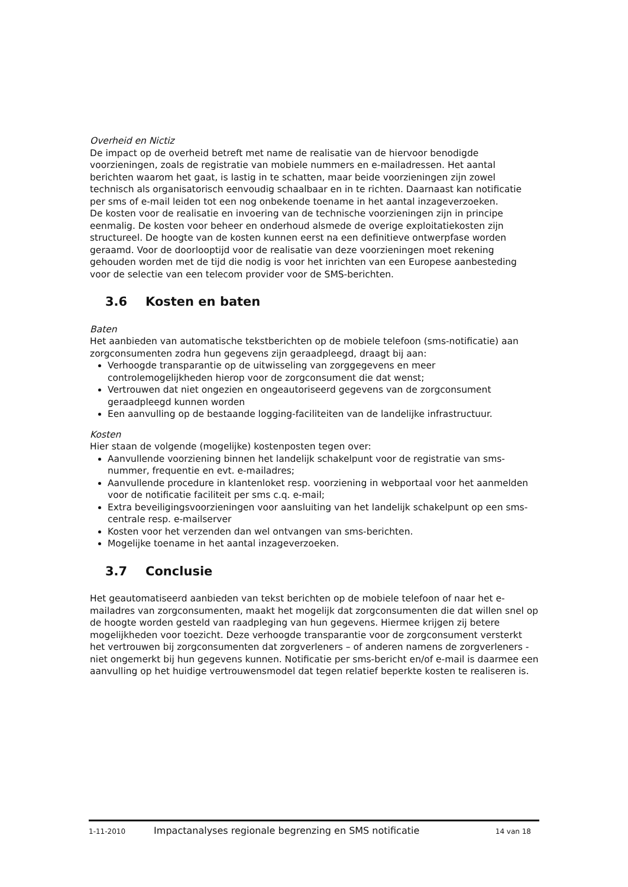Overheid en Nictiz
De impact op de overheid betreft met name de realisatie van de hiervoor benodigde voorzieningen, zoals de registratie van mobiele nummers en e-mailadressen. Het aantal berichten waarom het gaat, is lastig in te schatten, maar beide voorzieningen zijn zowel technisch als organisatorisch eenvoudig schaalbaar en in te richten. Daarnaast kan notificatie per sms of e-mail leiden tot een nog onbekende toename in het aantal inzageverzoeken.
De kosten voor de realisatie en invoering van de technische voorzieningen zijn in principe eenmalig. De kosten voor beheer en onderhoud alsmede de overige exploitatiekosten zijn structureel. De hoogte van de kosten kunnen eerst na een definitieve ontwerpfase worden geraamd. Voor de doorlooptijd voor de realisatie van deze voorzieningen moet rekening gehouden worden met de tijd die nodig is voor het inrichten van een Europese aanbesteding voor de selectie van een telecom provider voor de SMS-berichten.
3.6 Kosten en baten
Baten
Het aanbieden van automatische tekstberichten op de mobiele telefoon (sms-notificatie) aan zorgconsumenten zodra hun gegevens zijn geraadpleegd, draagt bij aan:
Verhoogde transparantie op de uitwisseling van zorggegevens en meer controlemogelijkheden hierop voor de zorgconsument die dat wenst;
Vertrouwen dat niet ongezien en ongeautoriseerd gegevens van de zorgconsument geraadpleegd kunnen worden
Een aanvulling op de bestaande logging-faciliteiten van de landelijke infrastructuur.
Kosten
Hier staan de volgende (mogelijke) kostenposten tegen over:
Aanvullende voorziening binnen het landelijk schakelpunt voor de registratie van sms-nummer, frequentie en evt. e-mailadres;
Aanvullende procedure in klantenloket resp. voorziening in webportaal voor het aanmelden voor de notificatie faciliteit per sms c.q. e-mail;
Extra beveiligingsvoorzieningen voor aansluiting van het landelijk schakelpunt op een sms-centrale resp. e-mailserver
Kosten voor het verzenden dan wel ontvangen van sms-berichten.
Mogelijke toename in het aantal inzageverzoeken.
3.7 Conclusie
Het geautomatiseerd aanbieden van tekst berichten op de mobiele telefoon of naar het e-mailadres van zorgconsumenten, maakt het mogelijk dat zorgconsumenten die dat willen snel op de hoogte worden gesteld van raadpleging van hun gegevens. Hiermee krijgen zij betere mogelijkheden voor toezicht. Deze verhoogde transparantie voor de zorgconsument versterkt het vertrouwen bij zorgconsumenten dat zorgverleners – of anderen namens de zorgverleners - niet ongemerkt bij hun gegevens kunnen. Notificatie per sms-bericht en/of e-mail is daarmee een aanvulling op het huidige vertrouwensmodel dat tegen relatief beperkte kosten te realiseren is.
1-11-2010 Impactanalyses regionale begrenzing en SMS notificatie 14 van 18